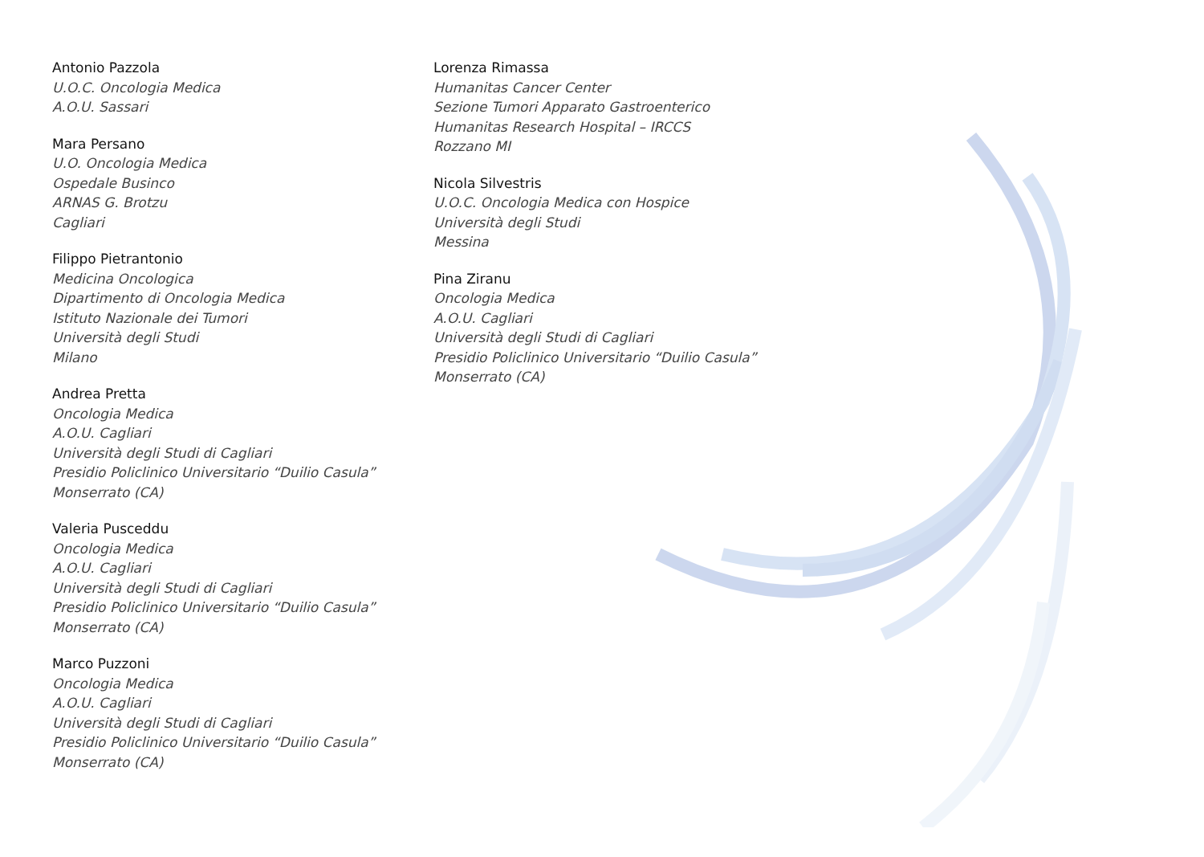Antonio Pazzola
U.O.C. Oncologia Medica
A.O.U. Sassari
Mara Persano
U.O. Oncologia Medica
Ospedale Businco
ARNAS G. Brotzu
Cagliari
Filippo Pietrantonio
Medicina Oncologica
Dipartimento di Oncologia Medica
Istituto Nazionale dei Tumori
Università degli Studi
Milano
Andrea Pretta
Oncologia Medica
A.O.U. Cagliari
Università degli Studi di Cagliari
Presidio Policlinico Universitario “Duilio Casula”
Monserrato (CA)
Valeria Pusceddu
Oncologia Medica
A.O.U. Cagliari
Università degli Studi di Cagliari
Presidio Policlinico Universitario “Duilio Casula”
Monserrato (CA)
Marco Puzzoni
Oncologia Medica
A.O.U. Cagliari
Università degli Studi di Cagliari
Presidio Policlinico Universitario “Duilio Casula”
Monserrato (CA)
Lorenza Rimassa
Humanitas Cancer Center
Sezione Tumori Apparato Gastroenterico
Humanitas Research Hospital – IRCCS
Rozzano MI
Nicola Silvestris
U.O.C. Oncologia Medica con Hospice
Università degli Studi
Messina
Pina Ziranu
Oncologia Medica
A.O.U. Cagliari
Università degli Studi di Cagliari
Presidio Policlinico Universitario “Duilio Casula”
Monserrato (CA)